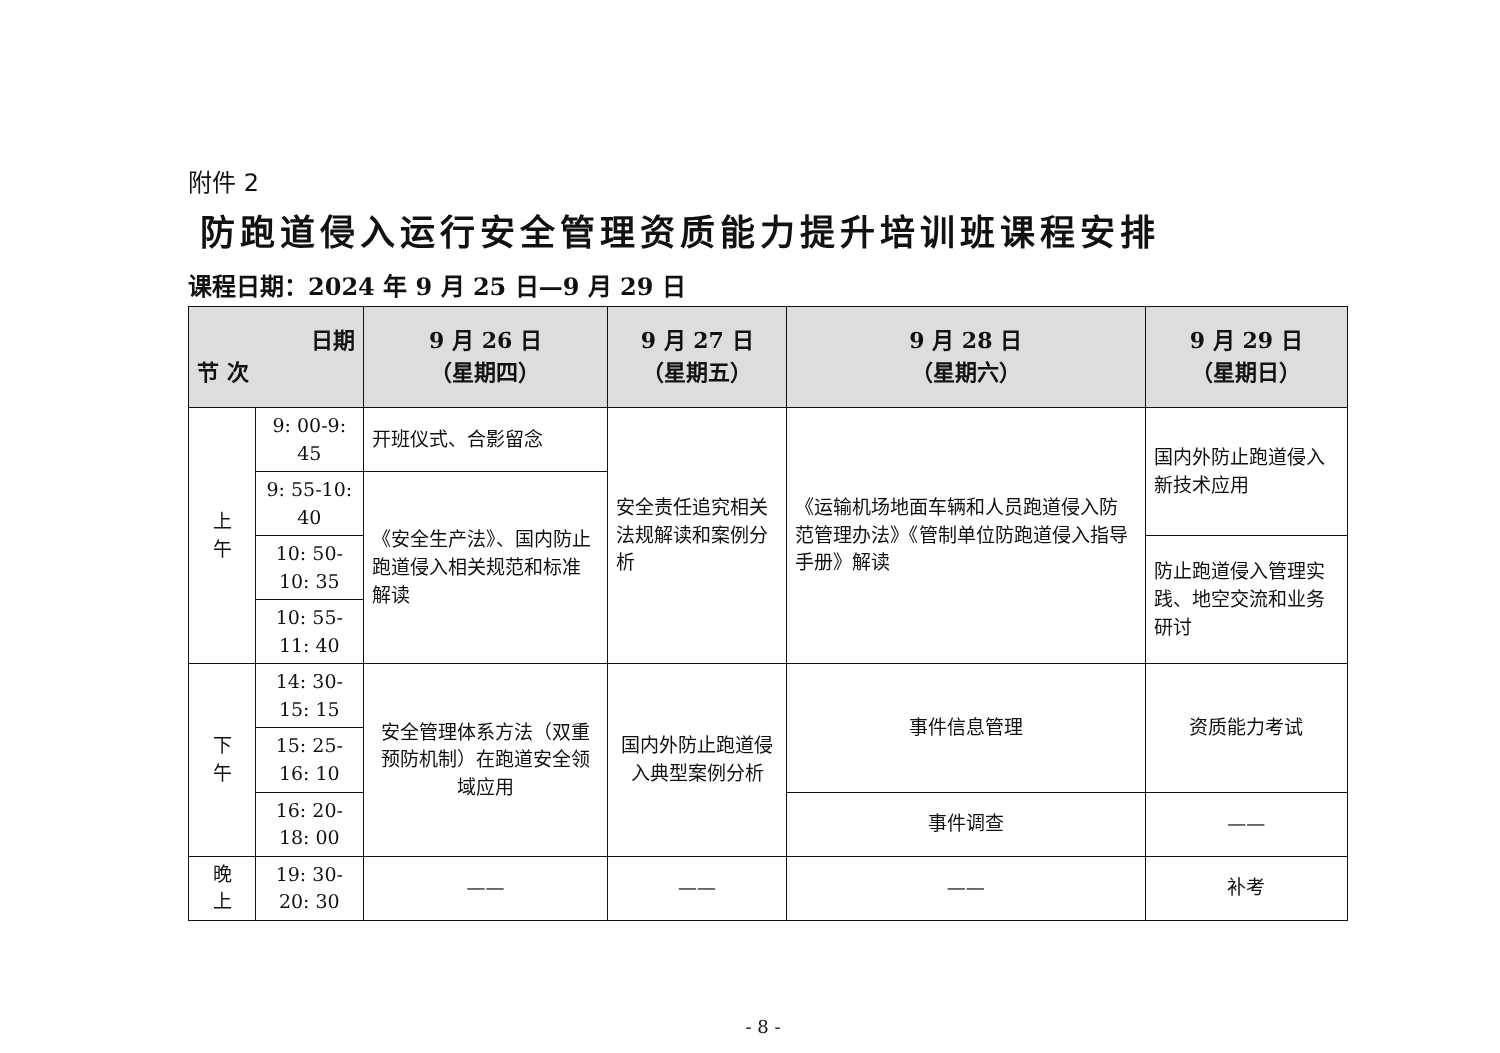附件 2
防跑道侵入运行安全管理资质能力提升培训班课程安排
课程日期：2024 年 9 月 25 日—9 月 29 日
| 日期 节 次 | | 9 月 26 日 （星期四） | 9 月 27 日 （星期五） | 9 月 28 日 （星期六） | 9 月 29 日 （星期日） |
| --- | --- | --- | --- | --- | --- |
| 上 午 | 9: 00-9: 45 | 开班仪式、合影留念 | 安全责任追究相关法规解读和案例分析 | 《运输机场地面车辆和人员跑道侵入防范管理办法》《管制单位防跑道侵入指导手册》解读 | 国内外防止跑道侵入新技术应用 |
| | 9: 55-10: 40 | 《安全生产法》、国内防止跑道侵入相关规范和标准解读 | | | |
| | 10: 50-10: 35 | | | | 防止跑道侵入管理实践、地空交流和业务研讨 |
| | 10: 55-11: 40 | | | | |
| 下 午 | 14: 30-15: 15 | 安全管理体系方法（双重预防机制）在跑道安全领域应用 | 国内外防止跑道侵入典型案例分析 | 事件信息管理 | 资质能力考试 |
| | 15: 25-16: 10 | | | | |
| | 16: 20-18: 00 | | | 事件调查 | —— |
| 晚 上 | 19: 30-20: 30 | —— | —— | —— | 补考 |
- 8 -